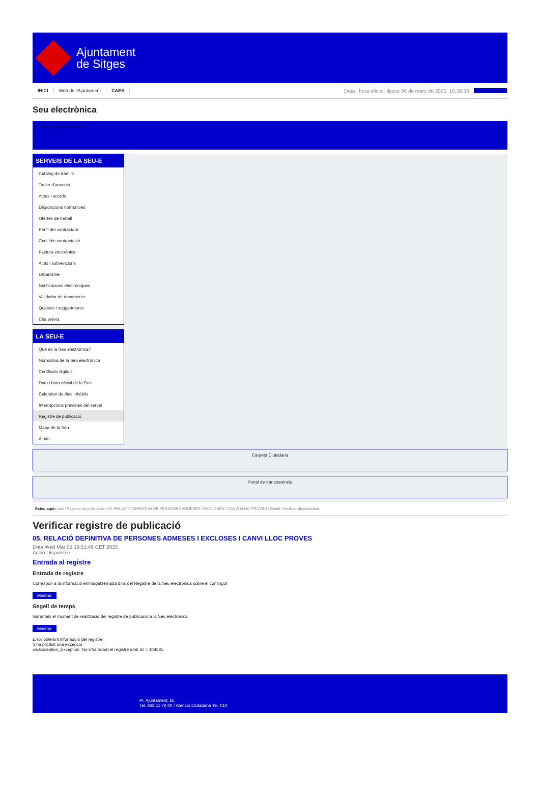Ajuntament
de Sitges
INICI Web de l'Ajuntament CAES Data i hora oficial: dijous 06 de març de 2025, 16:38:33 Sincronitza
Seu electrònica
Obtenir còpia autèntica
SERVEIS DE LA SEU-E
Catàleg de tràmits
Tauler d'anuncis
Actes i acords
Disposicions normatives
Ofertes de treball
Perfil del contractant
Codi ètic contractació
Factura electrònica
Ajuts i subvencions
Urbanisme
Notificacions electròniques
Validador de documents
Queixes i suggeriments
Cita prèvia
LA SEU-E
Què és la Seu electrònica?
Normativa de la Seu electrònica
Certificats digitals
Data i hora oficial de la Seu
Calendari de dies inhàbils
Interrupcions previstes del servei
Registre de publicació
Mapa de la Seu
Ajuda
Carpeta Ciutadana
Portal de transparència
Esteu aquí: Inici / Registre de publicació / 05. RELACIÓ DEFINITIVA DE PERSONES ADMESES I EXCLOSES I CANVI LLOC PROVES / Detall / Verificar disponibilitat
Verificar registre de publicació
05. RELACIÓ DEFINITIVA DE PERSONES ADMESES I EXCLOSES I CANVI LLOC PROVES
Data Wed Mar 05 19:51:46 CET 2025
Acció Disponible
Entrada al registre
Entrada de registre
Correspon a la informació emmagatzemada dins del Registre de la Seu electrònica sobre el contingut
Mostrar
Segell de temps
Garanteix el moment de realització del registre de publicació a la Seu electrònica
Mostrar
Error obtenint informació del registre:
S'ha produit una excepció
ws.Exception_Exception: No s'ha trobat el registre amb ID = 104581
Pl. Ajuntament, sn.
Tel. 938 11 76 00 / Atenció Ciutadana Tel. 010